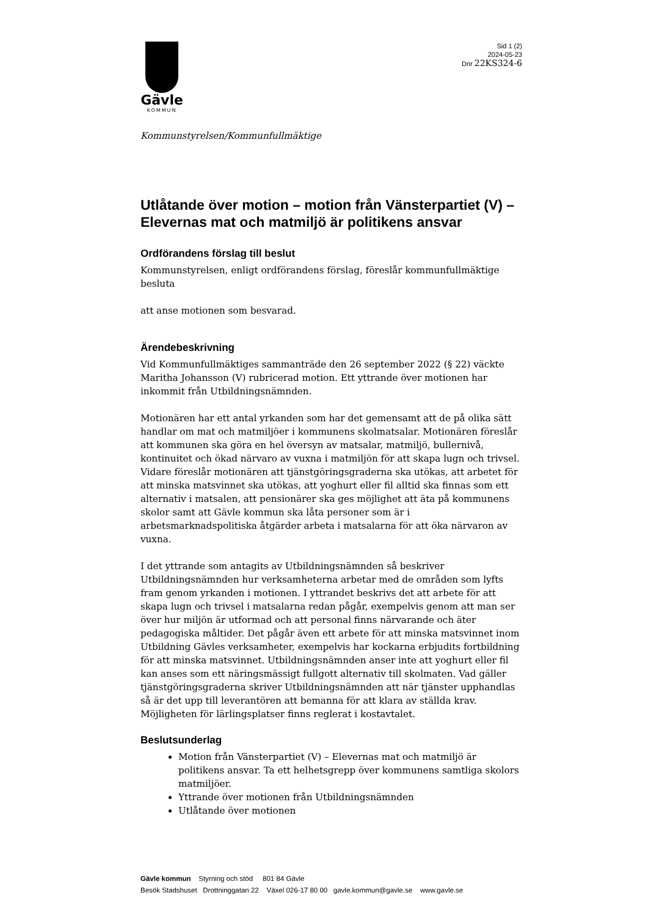Gävle
KOMMUN
Sid 1 (2)
2024-05-23
Dnr 22KS324-6
Kommunstyrelsen/Kommunfullmäktige
Utlåtande över motion – motion från Vänsterpartiet (V) – Elevernas mat och matmiljö är politikens ansvar
Ordförandens förslag till beslut
Kommunstyrelsen, enligt ordförandens förslag, föreslår kommunfullmäktige besluta
att anse motionen som besvarad.
Ärendebeskrivning
Vid Kommunfullmäktiges sammanträde den 26 september 2022 (§ 22) väckte Maritha Johansson (V) rubricerad motion. Ett yttrande över motionen har inkommit från Utbildningsnämnden.
Motionären har ett antal yrkanden som har det gemensamt att de på olika sätt handlar om mat och matmiljöer i kommunens skolmatsalar. Motionären föreslår att kommunen ska göra en hel översyn av matsalar, matmiljö, bullernivå, kontinuitet och ökad närvaro av vuxna i matmiljön för att skapa lugn och trivsel. Vidare föreslår motionären att tjänstgöringsgraderna ska utökas, att arbetet för att minska matsvinnet ska utökas, att yoghurt eller fil alltid ska finnas som ett alternativ i matsalen, att pensionärer ska ges möjlighet att äta på kommunens skolor samt att Gävle kommun ska låta personer som är i arbetsmarknadspolitiska åtgärder arbeta i matsalarna för att öka närvaron av vuxna.
I det yttrande som antagits av Utbildningsnämnden så beskriver Utbildningsnämnden hur verksamheterna arbetar med de områden som lyfts fram genom yrkanden i motionen. I yttrandet beskrivs det att arbete för att skapa lugn och trivsel i matsalarna redan pågår, exempelvis genom att man ser över hur miljön är utformad och att personal finns närvarande och äter pedagogiska måltider. Det pågår även ett arbete för att minska matsvinnet inom Utbildning Gävles verksamheter, exempelvis har kockarna erbjudits fortbildning för att minska matsvinnet. Utbildningsnämnden anser inte att yoghurt eller fil kan anses som ett näringsmässigt fullgott alternativ till skolmaten. Vad gäller tjänstgöringsgraderna skriver Utbildningsnämnden att när tjänster upphandlas så är det upp till leverantören att bemanna för att klara av ställda krav. Möjligheten för lärlingsplatser finns reglerat i kostavtalet.
Beslutsunderlag
Motion från Vänsterpartiet (V) – Elevernas mat och matmiljö är politikens ansvar. Ta ett helhetsgrepp över kommunens samtliga skolors matmiljöer.
Yttrande över motionen från Utbildningsnämnden
Utlåtande över motionen
Gävle kommun Styrning och stöd 801 84 Gävle
Besök Stadshuset Drottninggatan 22 Växel 026-17 80 00 gavle.kommun@gavle.se www.gavle.se